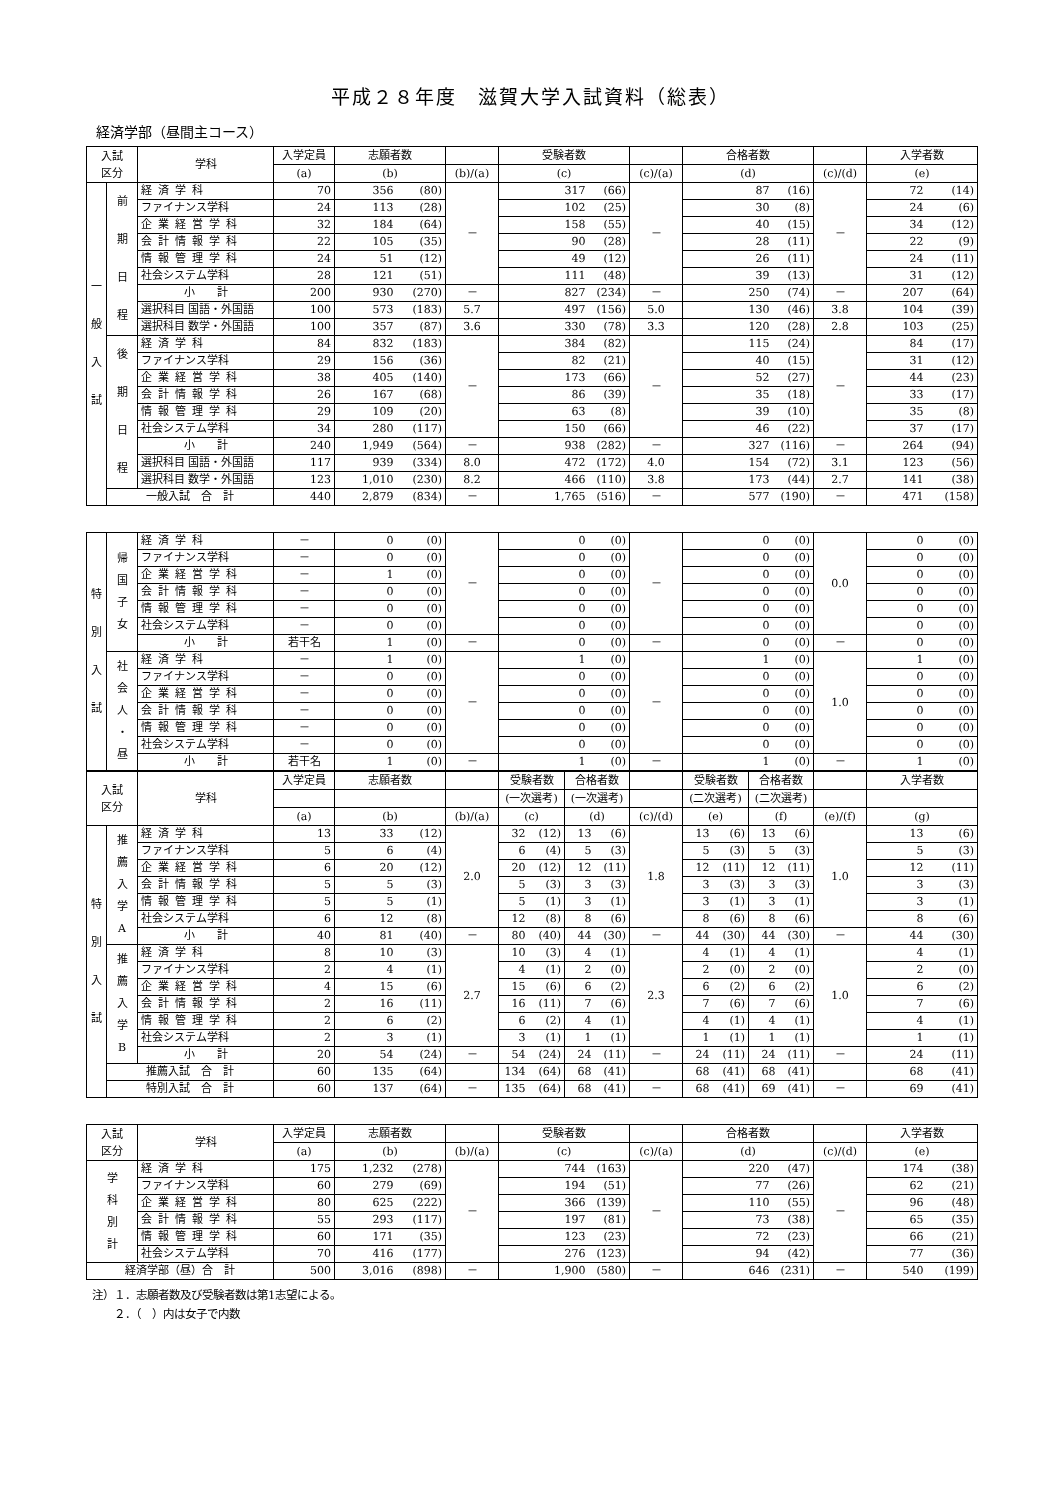平成２８年度　滋賀大学入試資料（総表）
経済学部（昼間主コース）
| 入試 区分 | | 学科 | 入学定員 | 志願者数 | | | 受験者数 | | | 合格者数 | | | 入学者数 | |
| --- | --- | --- | --- | --- | --- | --- | --- | --- | --- | --- | --- | --- | --- | --- |
| | | | (a) | (b) | | (b)/(a) | (c) | | (c)/(a) | (d) | | (c)/(d) | (e) | |
| 一 般 入 試 | 前 期 日 程 | 経済学科 | 70 | 356 | (80) | － | 317 | (66) | － | 87 | (16) | － | 72 | (14) |
| | | ファイナンス学科 | 24 | 113 | (28) | | 102 | (25) | | 30 | (8) | | 24 | (6) |
| | | 企業経営学科 | 32 | 184 | (64) | | 158 | (55) | | 40 | (15) | | 34 | (12) |
| | | 会計情報学科 | 22 | 105 | (35) | | 90 | (28) | | 28 | (11) | | 22 | (9) |
| | | 情報管理学科 | 24 | 51 | (12) | | 49 | (12) | | 26 | (11) | | 24 | (11) |
| | | 社会システム学科 | 28 | 121 | (51) | | 111 | (48) | | 39 | (13) | | 31 | (12) |
| | | 小 計 | 200 | 930 | (270) | － | 827 | (234) | － | 250 | (74) | － | 207 | (64) |
| | | 選択科目 国語・外国語 | 100 | 573 | (183) | 5.7 | 497 | (156) | 5.0 | 130 | (46) | 3.8 | 104 | (39) |
| | | 選択科目 数学・外国語 | 100 | 357 | (87) | 3.6 | 330 | (78) | 3.3 | 120 | (28) | 2.8 | 103 | (25) |
| | 後 期 日 程 | 経済学科 | 84 | 832 | (183) | － | 384 | (82) | － | 115 | (24) | － | 84 | (17) |
| | | ファイナンス学科 | 29 | 156 | (36) | | 82 | (21) | | 40 | (15) | | 31 | (12) |
| | | 企業経営学科 | 38 | 405 | (140) | | 173 | (66) | | 52 | (27) | | 44 | (23) |
| | | 会計情報学科 | 26 | 167 | (68) | | 86 | (39) | | 35 | (18) | | 33 | (17) |
| | | 情報管理学科 | 29 | 109 | (20) | | 63 | (8) | | 39 | (10) | | 35 | (8) |
| | | 社会システム学科 | 34 | 280 | (117) | | 150 | (66) | | 46 | (22) | | 37 | (17) |
| | | 小 計 | 240 | 1,949 | (564) | － | 938 | (282) | － | 327 | (116) | － | 264 | (94) |
| | | 選択科目 国語・外国語 | 117 | 939 | (334) | 8.0 | 472 | (172) | 4.0 | 154 | (72) | 3.1 | 123 | (56) |
| | | 選択科目 数学・外国語 | 123 | 1,010 | (230) | 8.2 | 466 | (110) | 3.8 | 173 | (44) | 2.7 | 141 | (38) |
| | 一般入試 合 計 | | 440 | 2,879 | (834) | － | 1,765 | (516) | － | 577 | (190) | － | 471 | (158) |
| 特 別 入 試 | 帰 国 子 女 | 経済学科 | － | 0 | (0) | － | 0 | (0) | － | 0 | (0) | 0.0 | 0 | (0) |
| | | ファイナンス学科 | － | 0 | (0) | | 0 | (0) | | 0 | (0) | | 0 | (0) |
| | | 企業経営学科 | － | 1 | (0) | | 0 | (0) | | 0 | (0) | | 0 | (0) |
| | | 会計情報学科 | － | 0 | (0) | | 0 | (0) | | 0 | (0) | | 0 | (0) |
| | | 情報管理学科 | － | 0 | (0) | | 0 | (0) | | 0 | (0) | | 0 | (0) |
| | | 社会システム学科 | － | 0 | (0) | | 0 | (0) | | 0 | (0) | | 0 | (0) |
| | | 小 計 | 若干名 | 1 | (0) | － | 0 | (0) | － | 0 | (0) | － | 0 | (0) |
| | 社 会 人 ・ 昼 | 経済学科 | － | 1 | (0) | － | 1 | (0) | － | 1 | (0) | 1.0 | 1 | (0) |
| | | ファイナンス学科 | － | 0 | (0) | | 0 | (0) | | 0 | (0) | | 0 | (0) |
| | | 企業経営学科 | － | 0 | (0) | | 0 | (0) | | 0 | (0) | | 0 | (0) |
| | | 会計情報学科 | － | 0 | (0) | | 0 | (0) | | 0 | (0) | | 0 | (0) |
| | | 情報管理学科 | － | 0 | (0) | | 0 | (0) | | 0 | (0) | | 0 | (0) |
| | | 社会システム学科 | － | 0 | (0) | | 0 | (0) | | 0 | (0) | | 0 | (0) |
| | | 小 計 | 若干名 | 1 | (0) | － | 1 | (0) | － | 1 | (0) | － | 1 | (0) |
| 入試 区分 | | 学科 | 入学定員 | 志願者数 | | | 受験者数 | | 合格者数 | | | 受験者数 | | 合格者数 | | | 入学者数 | |
| --- | --- | --- | --- | --- | --- | --- | --- | --- | --- | --- | --- | --- | --- | --- | --- | --- | --- | --- |
| | | | | | | | (一次選考) | | (一次選考) | | | (二次選考) | | (二次選考) | | | | |
| | | | (a) | (b) | | (b)/(a) | (c) | | (d) | | (c)/(d) | (e) | | (f) | | (e)/(f) | (g) | |
| 特 別 入 試 | 推 薦 入 学 A | 経済学科 | 13 | 33 | (12) | 2.0 | 32 | (12) | 13 | (6) | 1.8 | 13 | (6) | 13 | (6) | 1.0 | 13 | (6) |
| | | ファイナンス学科 | 5 | 6 | (4) | | 6 | (4) | 5 | (3) | | 5 | (3) | 5 | (3) | | 5 | (3) |
| | | 企業経営学科 | 6 | 20 | (12) | | 20 | (12) | 12 | (11) | | 12 | (11) | 12 | (11) | | 12 | (11) |
| | | 会計情報学科 | 5 | 5 | (3) | | 5 | (3) | 3 | (3) | | 3 | (3) | 3 | (3) | | 3 | (3) |
| | | 情報管理学科 | 5 | 5 | (1) | | 5 | (1) | 3 | (1) | | 3 | (1) | 3 | (1) | | 3 | (1) |
| | | 社会システム学科 | 6 | 12 | (8) | | 12 | (8) | 8 | (6) | | 8 | (6) | 8 | (6) | | 8 | (6) |
| | | 小 計 | 40 | 81 | (40) | － | 80 | (40) | 44 | (30) | － | 44 | (30) | 44 | (30) | － | 44 | (30) |
| | 推 薦 入 学 B | 経済学科 | 8 | 10 | (3) | 2.7 | 10 | (3) | 4 | (1) | 2.3 | 4 | (1) | 4 | (1) | 1.0 | 4 | (1) |
| | | ファイナンス学科 | 2 | 4 | (1) | | 4 | (1) | 2 | (0) | | 2 | (0) | 2 | (0) | | 2 | (0) |
| | | 企業経営学科 | 4 | 15 | (6) | | 15 | (6) | 6 | (2) | | 6 | (2) | 6 | (2) | | 6 | (2) |
| | | 会計情報学科 | 2 | 16 | (11) | | 16 | (11) | 7 | (6) | | 7 | (6) | 7 | (6) | | 7 | (6) |
| | | 情報管理学科 | 2 | 6 | (2) | | 6 | (2) | 4 | (1) | | 4 | (1) | 4 | (1) | | 4 | (1) |
| | | 社会システム学科 | 2 | 3 | (1) | | 3 | (1) | 1 | (1) | | 1 | (1) | 1 | (1) | | 1 | (1) |
| | | 小 計 | 20 | 54 | (24) | － | 54 | (24) | 24 | (11) | － | 24 | (11) | 24 | (11) | － | 24 | (11) |
| | 推薦入試 合 計 | | 60 | 135 | (64) | | 134 | (64) | 68 | (41) | | 68 | (41) | 68 | (41) | | 68 | (41) |
| | 特別入試 合 計 | | 60 | 137 | (64) | － | 135 | (64) | 68 | (41) | － | 68 | (41) | 69 | (41) | － | 69 | (41) |
| 入試 区分 | 学科 | 入学定員 | 志願者数 | | | 受験者数 | | | 合格者数 | | | 入学者数 | |
| --- | --- | --- | --- | --- | --- | --- | --- | --- | --- | --- | --- | --- | --- |
| | | (a) | (b) | | (b)/(a) | (c) | | (c)/(a) | (d) | | (c)/(d) | (e) | |
| 学 科 別 計 | 経済学科 | 175 | 1,232 | (278) | － | 744 | (163) | － | 220 | (47) | － | 174 | (38) |
| | ファイナンス学科 | 60 | 279 | (69) | | 194 | (51) | | 77 | (26) | | 62 | (21) |
| | 企業経営学科 | 80 | 625 | (222) | | 366 | (139) | | 110 | (55) | | 96 | (48) |
| | 会計情報学科 | 55 | 293 | (117) | | 197 | (81) | | 73 | (38) | | 65 | (35) |
| | 情報管理学科 | 60 | 171 | (35) | | 123 | (23) | | 72 | (23) | | 66 | (21) |
| | 社会システム学科 | 70 | 416 | (177) | | 276 | (123) | | 94 | (42) | | 77 | (36) |
| 経済学部（昼）合 計 | | 500 | 3,016 | (898) | － | 1,900 | (580) | － | 646 | (231) | － | 540 | (199) |
注）１．志願者数及び受験者数は第1志望による。
　　２．（　）内は女子で内数